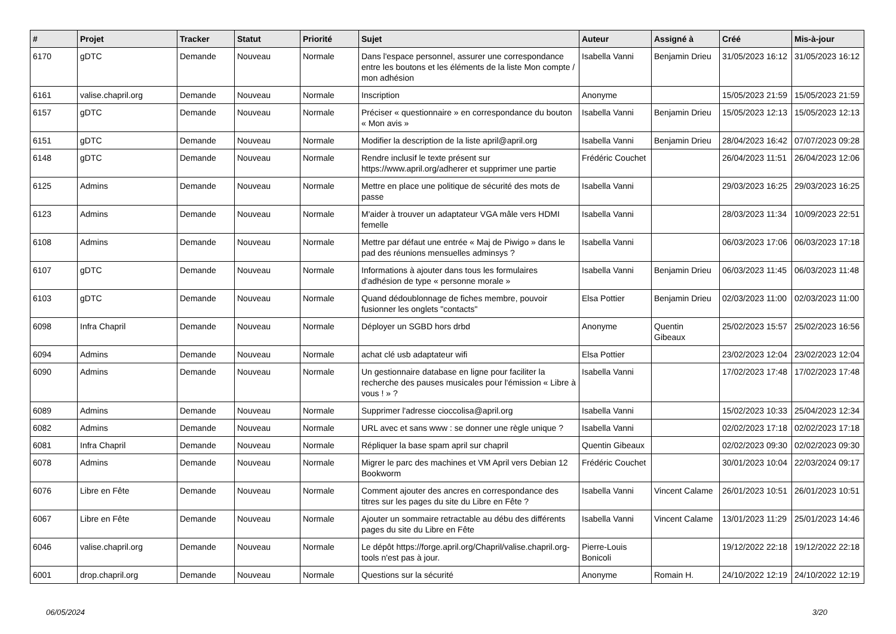| # | Projet | Tracker | Statut | Priorité | Sujet | Auteur | Assigné à | Créé | Mis-à-jour |
| --- | --- | --- | --- | --- | --- | --- | --- | --- | --- |
| 6170 | gDTC | Demande | Nouveau | Normale | Dans l'espace personnel, assurer une correspondance entre les boutons et les éléments de la liste Mon compte / mon adhésion | Isabella Vanni | Benjamin Drieu | 31/05/2023 16:12 | 31/05/2023 16:12 |
| 6161 | valise.chapril.org | Demande | Nouveau | Normale | Inscription | Anonyme | | 15/05/2023 21:59 | 15/05/2023 21:59 |
| 6157 | gDTC | Demande | Nouveau | Normale | Préciser « questionnaire » en correspondance du bouton « Mon avis » | Isabella Vanni | Benjamin Drieu | 15/05/2023 12:13 | 15/05/2023 12:13 |
| 6151 | gDTC | Demande | Nouveau | Normale | Modifier la description de la liste april@april.org | Isabella Vanni | Benjamin Drieu | 28/04/2023 16:42 | 07/07/2023 09:28 |
| 6148 | gDTC | Demande | Nouveau | Normale | Rendre inclusif le texte présent sur https://www.april.org/adherer et supprimer une partie | Frédéric Couchet | | 26/04/2023 11:51 | 26/04/2023 12:06 |
| 6125 | Admins | Demande | Nouveau | Normale | Mettre en place une politique de sécurité des mots de passe | Isabella Vanni | | 29/03/2023 16:25 | 29/03/2023 16:25 |
| 6123 | Admins | Demande | Nouveau | Normale | M'aider à trouver un adaptateur VGA mâle vers HDMI femelle | Isabella Vanni | | 28/03/2023 11:34 | 10/09/2023 22:51 |
| 6108 | Admins | Demande | Nouveau | Normale | Mettre par défaut une entrée « Maj de Piwigo » dans le pad des réunions mensuelles adminsys ? | Isabella Vanni | | 06/03/2023 17:06 | 06/03/2023 17:18 |
| 6107 | gDTC | Demande | Nouveau | Normale | Informations à ajouter dans tous les formulaires d'adhésion de type « personne morale » | Isabella Vanni | Benjamin Drieu | 06/03/2023 11:45 | 06/03/2023 11:48 |
| 6103 | gDTC | Demande | Nouveau | Normale | Quand dédoublonnage de fiches membre, pouvoir fusionner les onglets "contacts" | Elsa Pottier | Benjamin Drieu | 02/03/2023 11:00 | 02/03/2023 11:00 |
| 6098 | Infra Chapril | Demande | Nouveau | Normale | Déployer un SGBD hors drbd | Anonyme | Quentin Gibeaux | 25/02/2023 15:57 | 25/02/2023 16:56 |
| 6094 | Admins | Demande | Nouveau | Normale | achat clé usb adaptateur wifi | Elsa Pottier | | 23/02/2023 12:04 | 23/02/2023 12:04 |
| 6090 | Admins | Demande | Nouveau | Normale | Un gestionnaire database en ligne pour faciliter la recherche des pauses musicales pour l'émission « Libre à vous ! » ? | Isabella Vanni | | 17/02/2023 17:48 | 17/02/2023 17:48 |
| 6089 | Admins | Demande | Nouveau | Normale | Supprimer l'adresse cioccolisa@april.org | Isabella Vanni | | 15/02/2023 10:33 | 25/04/2023 12:34 |
| 6082 | Admins | Demande | Nouveau | Normale | URL avec et sans www : se donner une règle unique ? | Isabella Vanni | | 02/02/2023 17:18 | 02/02/2023 17:18 |
| 6081 | Infra Chapril | Demande | Nouveau | Normale | Répliquer la base spam april sur chapril | Quentin Gibeaux | | 02/02/2023 09:30 | 02/02/2023 09:30 |
| 6078 | Admins | Demande | Nouveau | Normale | Migrer le parc des machines et VM April vers Debian 12 Bookworm | Frédéric Couchet | | 30/01/2023 10:04 | 22/03/2024 09:17 |
| 6076 | Libre en Fête | Demande | Nouveau | Normale | Comment ajouter des ancres en correspondance des titres sur les pages du site du Libre en Fête ? | Isabella Vanni | Vincent Calame | 26/01/2023 10:51 | 26/01/2023 10:51 |
| 6067 | Libre en Fête | Demande | Nouveau | Normale | Ajouter un sommaire retractable au débu des différents pages du site du Libre en Fête | Isabella Vanni | Vincent Calame | 13/01/2023 11:29 | 25/01/2023 14:46 |
| 6046 | valise.chapril.org | Demande | Nouveau | Normale | Le dépôt https://forge.april.org/Chapril/valise.chapril.org-tools n'est pas à jour. | Pierre-Louis Bonicoli | | 19/12/2022 22:18 | 19/12/2022 22:18 |
| 6001 | drop.chapril.org | Demande | Nouveau | Normale | Questions sur la sécurité | Anonyme | Romain H. | 24/10/2022 12:19 | 24/10/2022 12:19 |
06/05/2024 3/20